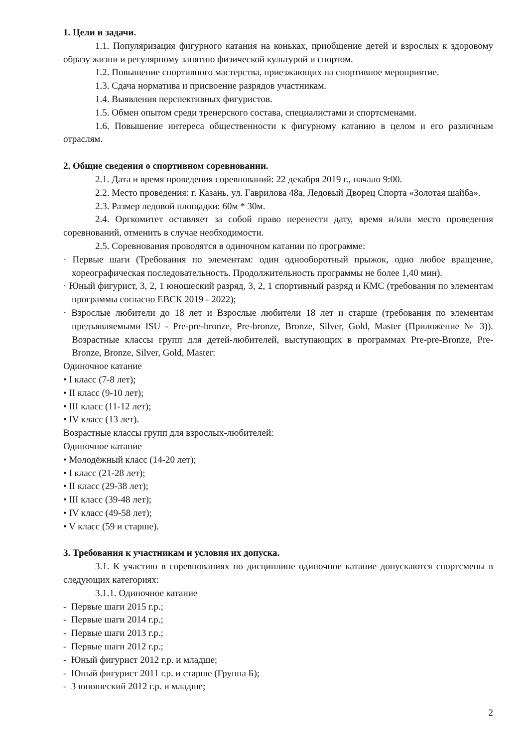1. Цели и задачи.
1.1. Популяризация фигурного катания на коньках, приобщение детей и взрослых к здоровому образу жизни и регулярному занятию физической культурой и спортом.
1.2. Повышение спортивного мастерства, приезжающих на спортивное мероприятие.
1.3. Сдача норматива и присвоение разрядов участникам.
1.4. Выявления перспективных фигуристов.
1.5. Обмен опытом среди тренерского состава, специалистами и спортсменами.
1.6. Повышение интереса общественности к фигурному катанию в целом и его различным отраслям.
2. Общие сведения о спортивном соревновании.
2.1. Дата и время проведения соревнований: 22 декабря 2019 г., начало 9:00.
2.2. Место проведения: г. Казань, ул. Гаврилова 48а, Ледовый Дворец Спорта «Золотая шайба».
2.3. Размер ледовой площадки: 60м * 30м.
2.4. Оргкомитет оставляет за собой право перенести дату, время и/или место проведения соревнований, отменить в случае необходимости.
2.5. Соревнования проводятся в одиночном катании по программе:
· Первые шаги (Требования по элементам: один однооборотный прыжок, одно любое вращение, хореографическая последовательность. Продолжительность программы не более 1,40 мин).
· Юный фигурист, 3, 2, 1 юношеский разряд, 3, 2, 1 спортивный разряд и КМС (требования по элементам программы согласно ЕВСК 2019 - 2022);
· Взрослые любители до 18 лет и Взрослые любители 18 лет и старше (требования по элементам предъявляемыми ISU - Pre-pre-bronze, Pre-bronze, Bronze, Silver, Gold, Master (Приложение № 3)). Возрастные классы групп для детей-любителей, выступающих в программах Pre-pre-Bronze, Pre-Bronze, Bronze, Silver, Gold, Master:
Одиночное катание
• I класс (7-8 лет);
• II класс (9-10 лет);
• III класс (11-12 лет);
• IV класс (13 лет).
Возрастные классы групп для взрослых-любителей:
Одиночное катание
• Молодёжный класс (14-20 лет);
• I класс (21-28 лет);
• II класс (29-38 лет);
• III класс (39-48 лет);
• IV класс (49-58 лет);
• V класс (59 и старше).
3. Требования к участникам и условия их допуска.
3.1. К участию в соревнованиях по дисциплине одиночное катание допускаются спортсмены в следующих категориях:
3.1.1. Одиночное катание
- Первые шаги 2015 г.р.;
- Первые шаги 2014 г.р.;
- Первые шаги 2013 г.р.;
- Первые шаги 2012 г.р.;
- Юный фигурист 2012 г.р. и младше;
- Юный фигурист 2011 г.р. и старше (Группа Б);
- 3 юношеский 2012 г.р. и младше;
2